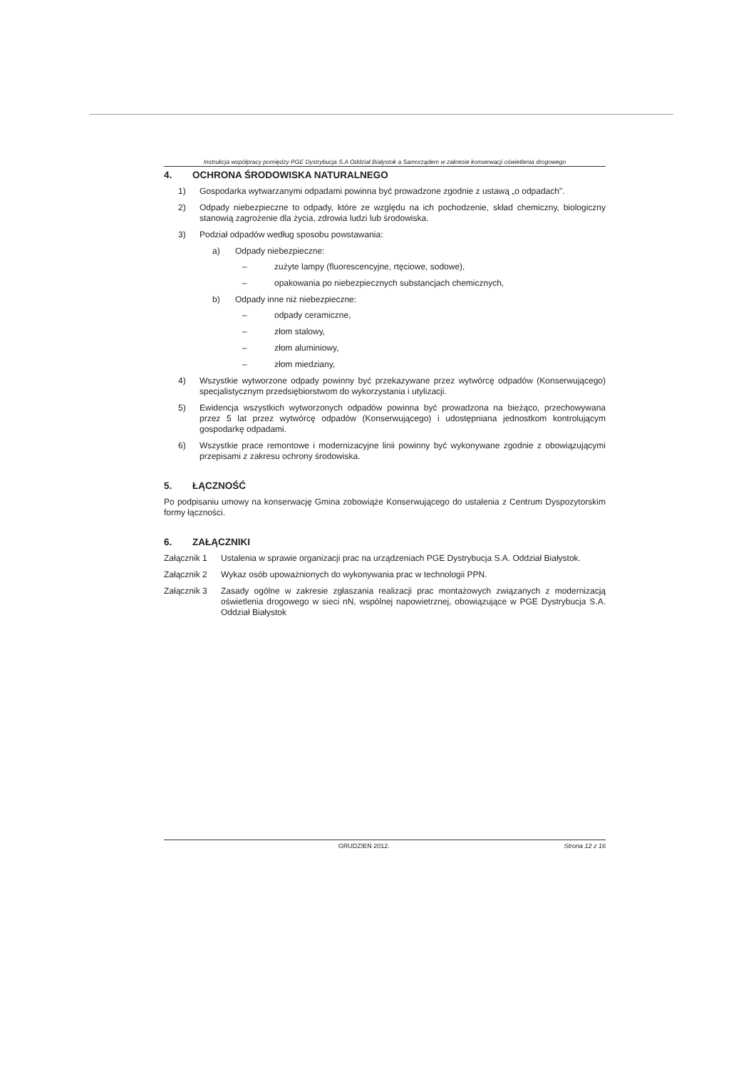Instrukcja współpracy pomiędzy PGE Dystrybucja S.A Oddział Białystok a Samorządem w zakresie konserwacji oświetlenia drogowego
4. OCHRONA ŚRODOWISKA NATURALNEGO
1) Gospodarka wytwarzanymi odpadami powinna być prowadzone zgodnie z ustawą „o odpadach".
2) Odpady niebezpieczne to odpady, które ze względu na ich pochodzenie, skład chemiczny, biologiczny stanowią zagrożenie dla życia, zdrowia ludzi lub środowiska.
3) Podział odpadów według sposobu powstawania:
a) Odpady niebezpieczne:
– zużyte lampy (fluorescencyjne, rtęciowe, sodowe),
– opakowania po niebezpiecznych substancjach chemicznych,
b) Odpady inne niż niebezpieczne:
– odpady ceramiczne,
– złom stalowy,
– złom aluminiowy,
– złom miedziany,
4) Wszystkie wytworzone odpady powinny być przekazywane przez wytwórcę odpadów (Konserwującego) specjalistycznym przedsiębiorstwom do wykorzystania i utylizacji.
5) Ewidencja wszystkich wytworzonych odpadów powinna być prowadzona na bieżąco, przechowywana przez 5 lat przez wytwórcę odpadów (Konserwującego) i udostępniana jednostkom kontrolującym gospodarkę odpadami.
6) Wszystkie prace remontowe i modernizacyjne linii powinny być wykonywane zgodnie z obowiązującymi przepisami z zakresu ochrony środowiska.
5. ŁĄCZNOŚĆ
Po podpisaniu umowy na konserwację Gmina zobowiąże Konserwującego do ustalenia z Centrum Dyspozytorskim formy łączności.
6. ZAŁĄCZNIKI
Załącznik 1 Ustalenia w sprawie organizacji prac na urządzeniach PGE Dystrybucja S.A. Oddział Białystok.
Załącznik 2 Wykaz osób upoważnionych do wykonywania prac w technologii PPN.
Załącznik 3 Zasady ogólne w zakresie zgłaszania realizacji prac montażowych związanych z modernizacją oświetlenia drogowego w sieci nN, wspólnej napowietrznej, obowiązujące w PGE Dystrybucja S.A. Oddział Białystok
GRUDZIEŃ 2012. Strona 12 z 16